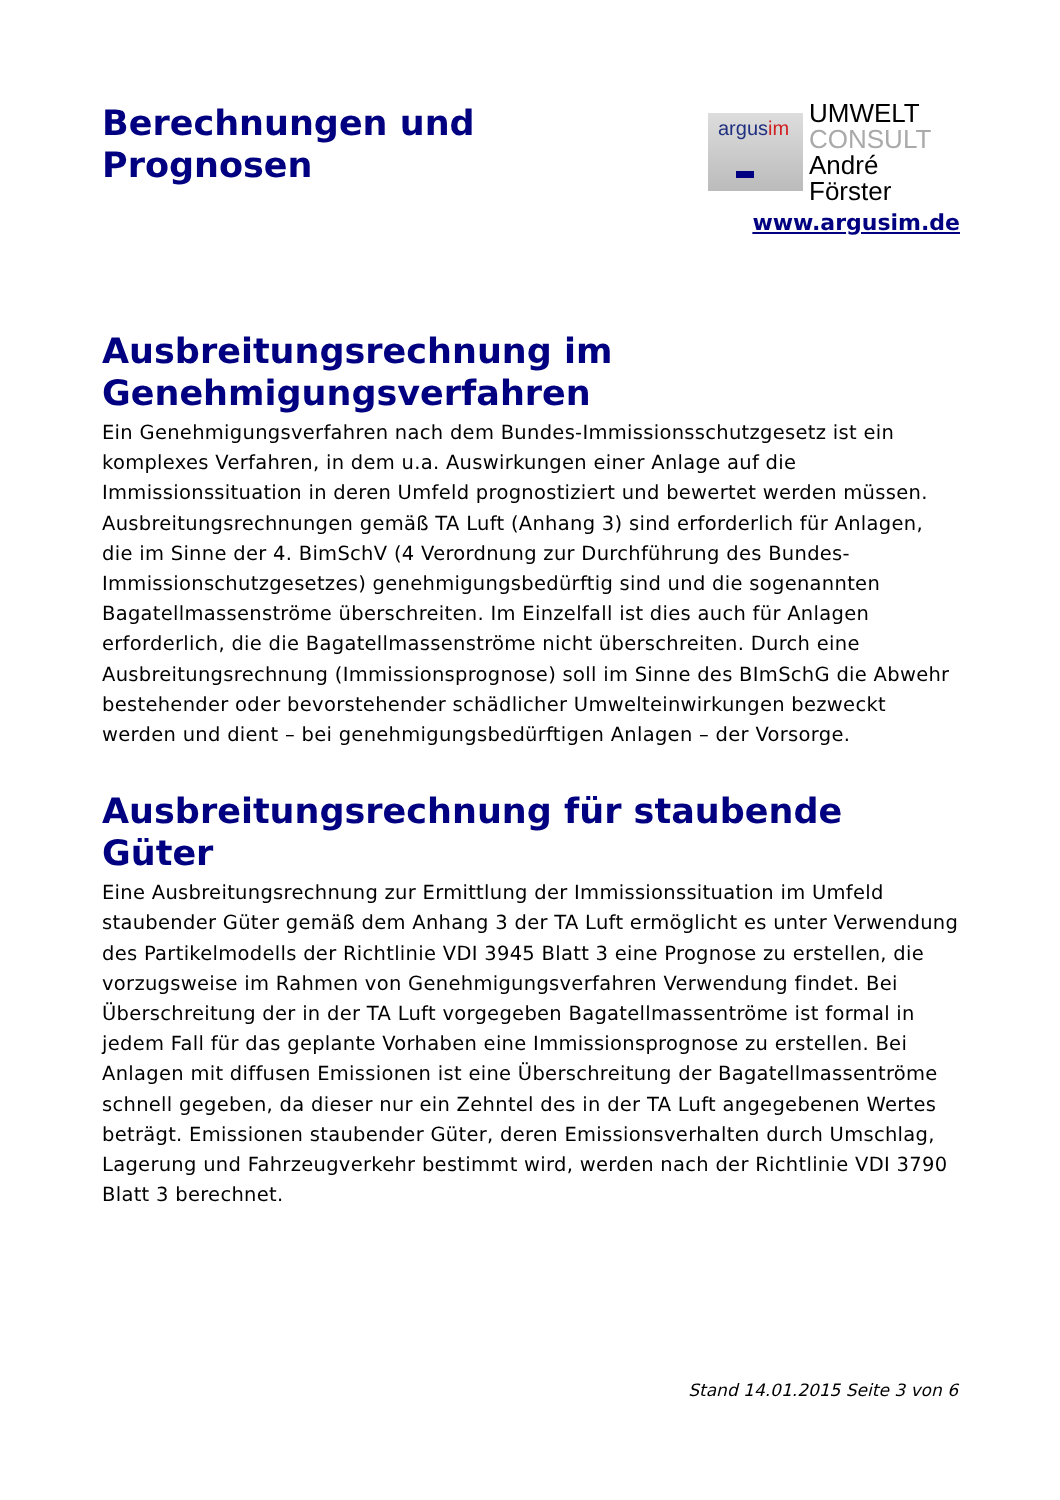Berechnungen und
Prognosen
argusim
UMWELT
CONSULT
André Förster
www.argusim.de
Ausbreitungsrechnung im Genehmigungsverfahren
Ein Genehmigungsverfahren nach dem Bundes-Immissionsschutzgesetz ist ein komplexes Verfahren, in dem u.a. Auswirkungen einer Anlage auf die Immissionssituation in deren Umfeld prognostiziert und bewertet werden müssen. Ausbreitungsrechnungen gemäß TA Luft (Anhang 3) sind erforderlich für Anlagen, die im Sinne der 4. BimSchV (4 Verordnung zur Durchführung des Bundes-Immissionschutzgesetzes) genehmigungsbedürftig sind und die sogenannten Bagatellmassenströme überschreiten. Im Einzelfall ist dies auch für Anlagen erforderlich, die die Bagatellmassenströme nicht überschreiten. Durch eine Ausbreitungsrechnung (Immissionsprognose) soll im Sinne des BImSchG die Abwehr bestehender oder bevorstehender schädlicher Umwelteinwirkungen bezweckt werden und dient – bei genehmigungsbedürftigen Anlagen – der Vorsorge.
Ausbreitungsrechnung für staubende Güter
Eine Ausbreitungsrechnung zur Ermittlung der Immissionssituation im Umfeld staubender Güter gemäß dem Anhang 3 der TA Luft ermöglicht es unter Verwendung des Partikelmodells der Richtlinie VDI 3945 Blatt 3 eine Prognose zu erstellen, die vorzugsweise im Rahmen von Genehmigungsverfahren Verwendung findet. Bei Überschreitung der in der TA Luft vorgegeben Bagatellmassentröme ist formal in jedem Fall für das geplante Vorhaben eine Immissionsprognose zu erstellen. Bei Anlagen mit diffusen Emissionen ist eine Überschreitung der Bagatellmassentröme schnell gegeben, da dieser nur ein Zehntel des in der TA Luft angegebenen Wertes beträgt. Emissionen staubender Güter, deren Emissionsverhalten durch Umschlag, Lagerung und Fahrzeugverkehr bestimmt wird, werden nach der Richtlinie VDI 3790 Blatt 3 berechnet.
Stand 14.01.2015 Seite 3 von 6